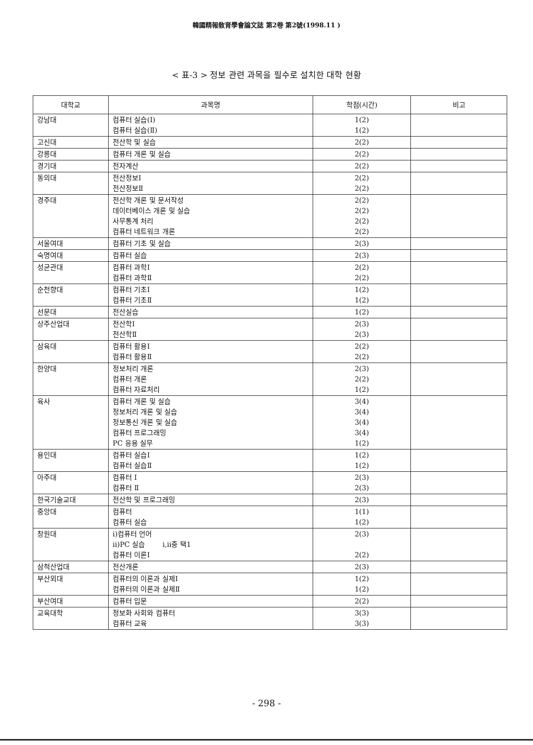韓國精報敎育學會論文誌 第2卷 第2號(1998.11 )
< 표-3 > 정보 관련 과목을 필수로 설치한 대학 현황
| 대학교 | 과목명 | 학점(시간) | 비고 |
| --- | --- | --- | --- |
| 강남대 | 컴퓨터 실습(Ⅰ) 컴퓨터 실습(Ⅱ) | 1(2) 1(2) | |
| 고신대 | 전산학 및 실습 | 2(2) | |
| 강릉대 | 컴퓨터 개론 및 실습 | 2(2) | |
| 경기대 | 전자계산 | 2(2) | |
| 동의대 | 전산정보Ⅰ 전산정보Ⅱ | 2(2) 2(2) | |
| 경주대 | 전산학 개론 및 문서작성 데이터베이스 개론 및 실습 사무통계 처리 컴퓨터 네트워크 개론 | 2(2) 2(2) 2(2) 2(2) | |
| 서울여대 | 컴퓨터 기초 및 실습 | 2(3) | |
| 숙명여대 | 컴퓨터 실습 | 2(3) | |
| 성균관대 | 컴퓨터 과학Ⅰ 컴퓨터 과학Ⅱ | 2(2) 2(2) | |
| 순천향대 | 컴퓨터 기초Ⅰ 컴퓨터 기초Ⅱ | 1(2) 1(2) | |
| 선문대 | 전산실습 | 1(2) | |
| 상주산업대 | 전산학Ⅰ 전산학Ⅱ | 2(3) 2(3) | |
| 삼육대 | 컴퓨터 활용Ⅰ 컴퓨터 활용Ⅱ | 2(2) 2(2) | |
| 한양대 | 정보처리 개론 컴퓨터 개론 컴퓨터 자료처리 | 2(3) 2(2) 1(2) | |
| 육사 | 컴퓨터 개론 및 실습 정보처리 개론 및 실습 정보통신 개론 및 실습 컴퓨터 프로그래밍 PC 응용 실무 | 3(4) 3(4) 3(4) 3(4) 1(2) | |
| 용인대 | 컴퓨터 실습Ⅰ 컴퓨터 실습Ⅱ | 1(2) 1(2) | |
| 아주대 | 컴퓨터 Ⅰ 컴퓨터 Ⅱ | 2(3) 2(3) | |
| 한국기술교대 | 전산학 및 프로그래밍 | 2(3) | |
| 중앙대 | 컴퓨터 컴퓨터 실습 | 1(1) 1(2) | |
| 창원대 | ⅰ)컴퓨터 언어 ⅱ)PC 실습 ⅰ,ⅱ중 택1 컴퓨터 이론Ⅰ | 2(3) 2(2) | |
| 삼척산업대 | 전산개론 | 2(3) | |
| 부산외대 | 컴퓨터의 이론과 실제Ⅰ 컴퓨터의 이론과 실제Ⅱ | 1(2) 1(2) | |
| 부산여대 | 컴퓨터 입문 | 2(2) | |
| 교육대학 | 정보화 사회와 컴퓨터 컴퓨터 교육 | 3(3) 3(3) | |
- 298 -